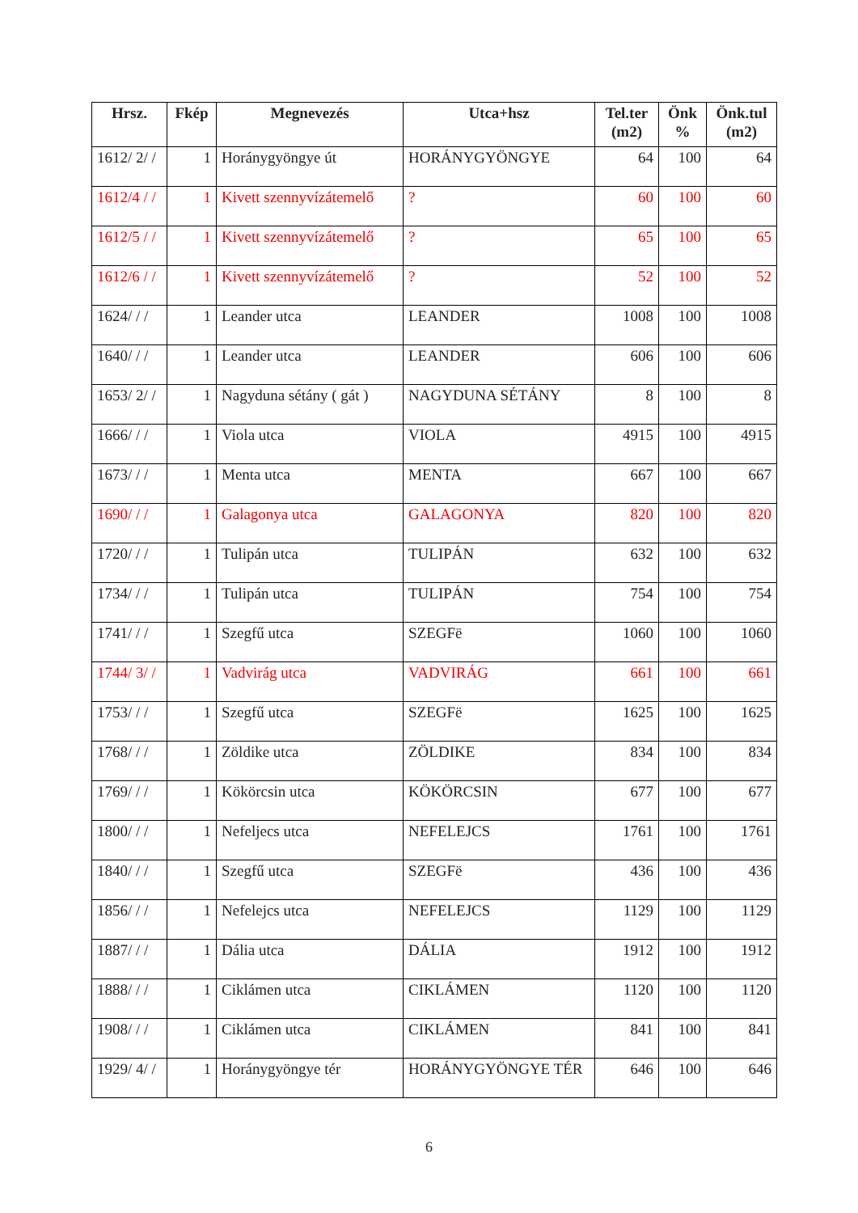| Hrsz. | Fkép | Megnevezés | Utca+hsz | Tel.ter (m2) | Önk % | Önk.tul (m2) |
| --- | --- | --- | --- | --- | --- | --- |
| 1612/ 2/ / | 1 | Horánygyöngye út | HORÁNYGYÖNGYE | 64 | 100 | 64 |
| 1612/4 / / | 1 | Kivett szennyvízátemelő | ? | 60 | 100 | 60 |
| 1612/5 / / | 1 | Kivett szennyvízátemelő | ? | 65 | 100 | 65 |
| 1612/6 / / | 1 | Kivett szennyvízátemelő | ? | 52 | 100 | 52 |
| 1624/ / / | 1 | Leander utca | LEANDER | 1008 | 100 | 1008 |
| 1640/ / / | 1 | Leander utca | LEANDER | 606 | 100 | 606 |
| 1653/ 2/ / | 1 | Nagyduna sétány ( gát ) | NAGYDUNA SÉTÁNY | 8 | 100 | 8 |
| 1666/ / / | 1 | Viola utca | VIOLA | 4915 | 100 | 4915 |
| 1673/ / / | 1 | Menta utca | MENTA | 667 | 100 | 667 |
| 1690/ / / | 1 | Galagonya utca | GALAGONYA | 820 | 100 | 820 |
| 1720/ / / | 1 | Tulipán utca | TULIPÁN | 632 | 100 | 632 |
| 1734/ / / | 1 | Tulipán utca | TULIPÁN | 754 | 100 | 754 |
| 1741/ / / | 1 | Szegfű utca | SZEGFë | 1060 | 100 | 1060 |
| 1744/ 3/ / | 1 | Vadvirág utca | VADVIRÁG | 661 | 100 | 661 |
| 1753/ / / | 1 | Szegfű utca | SZEGFë | 1625 | 100 | 1625 |
| 1768/ / / | 1 | Zöldike utca | ZÖLDIKE | 834 | 100 | 834 |
| 1769/ / / | 1 | Kökörcsin utca | KÖKÖRCSIN | 677 | 100 | 677 |
| 1800/ / / | 1 | Nefeljecs utca | NEFELEJCS | 1761 | 100 | 1761 |
| 1840/ / / | 1 | Szegfű utca | SZEGFë | 436 | 100 | 436 |
| 1856/ / / | 1 | Nefelejcs utca | NEFELEJCS | 1129 | 100 | 1129 |
| 1887/ / / | 1 | Dália utca | DÁLIA | 1912 | 100 | 1912 |
| 1888/ / / | 1 | Ciklámen utca | CIKLÁMEN | 1120 | 100 | 1120 |
| 1908/ / / | 1 | Ciklámen utca | CIKLÁMEN | 841 | 100 | 841 |
| 1929/ 4/ / | 1 | Horánygyöngye tér | HORÁNYGYÖNGYE TÉR | 646 | 100 | 646 |
6